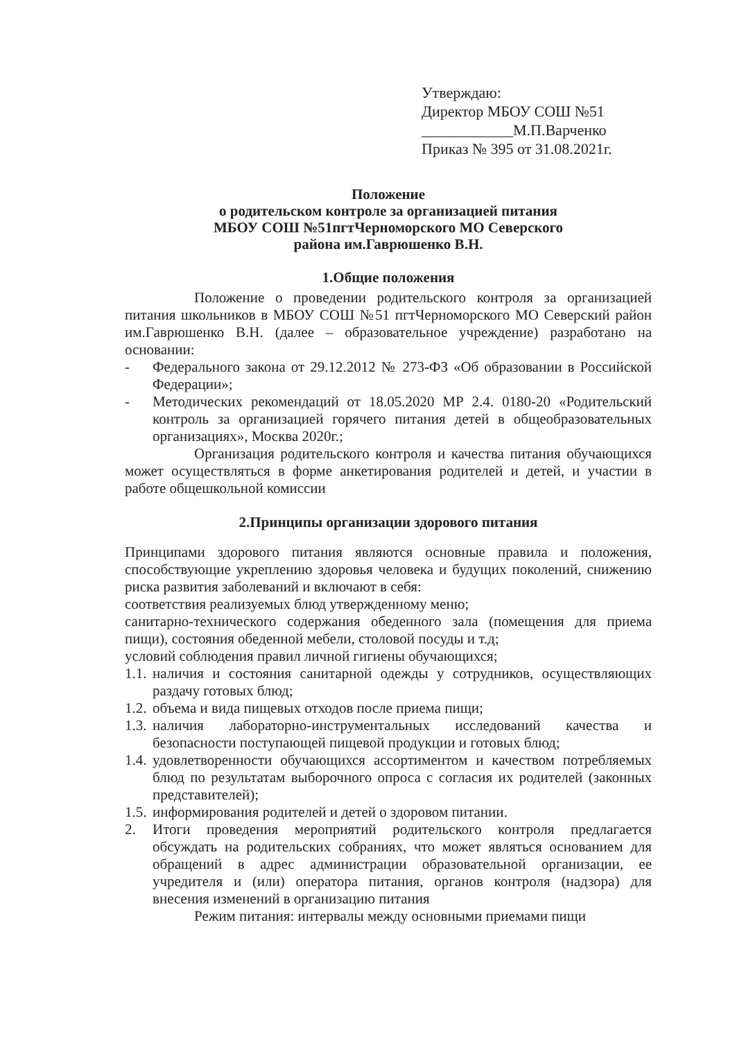Утверждаю:
Директор МБОУ СОШ №51
____________М.П.Варченко
Приказ № 395 от 31.08.2021г.
Положение
о родительском контроле за организацией питания
МБОУ СОШ №51пгтЧерноморского МО Северского
района им.Гаврюшенко В.Н.
1.Общие положения
Положение о проведении родительского контроля за организацией питания школьников в МБОУ СОШ №51 пгтЧерноморского МО Северский район им.Гаврюшенко В.Н. (далее – образовательное учреждение) разработано на основании:
- Федерального закона от 29.12.2012 № 273-ФЗ «Об образовании в Российской Федерации»;
- Методических рекомендаций от 18.05.2020 МР 2.4. 0180-20 «Родительский контроль за организацией горячего питания детей в общеобразовательных организациях», Москва 2020г.;
Организация родительского контроля и качества питания обучающихся может осуществляться в форме анкетирования родителей и детей, и участии в работе общешкольной комиссии
2.Принципы организации здорового питания
Принципами здорового питания являются основные правила и положения, способствующие укреплению здоровья человека и будущих поколений, снижению риска развития заболеваний и включают в себя:
соответствия реализуемых блюд утвержденному меню;
санитарно-технического содержания обеденного зала (помещения для приема пищи), состояния обеденной мебели, столовой посуды и т.д;
условий соблюдения правил личной гигиены обучающихся;
1.1.
наличия и состояния санитарной одежды у сотрудников, осуществляющих раздачу готовых блюд;
1.2.
объема и вида пищевых отходов после приема пищи;
1.3.
наличия лабораторно-инструментальных исследований качества и безопасности поступающей пищевой продукции и готовых блюд;
1.4.
удовлетворенности обучающихся ассортиментом и качеством потребляемых блюд по результатам выборочного опроса с согласия их родителей (законных представителей);
1.5.
информирования родителей и детей о здоровом питании.
2. Итоги проведения мероприятий родительского контроля предлагается обсуждать на родительских собраниях, что может являться основанием для обращений в адрес администрации образовательной организации, ее учредителя и (или) оператора питания, органов контроля (надзора) для внесения изменений в организацию питания
Режим питания: интервалы между основными приемами пищи